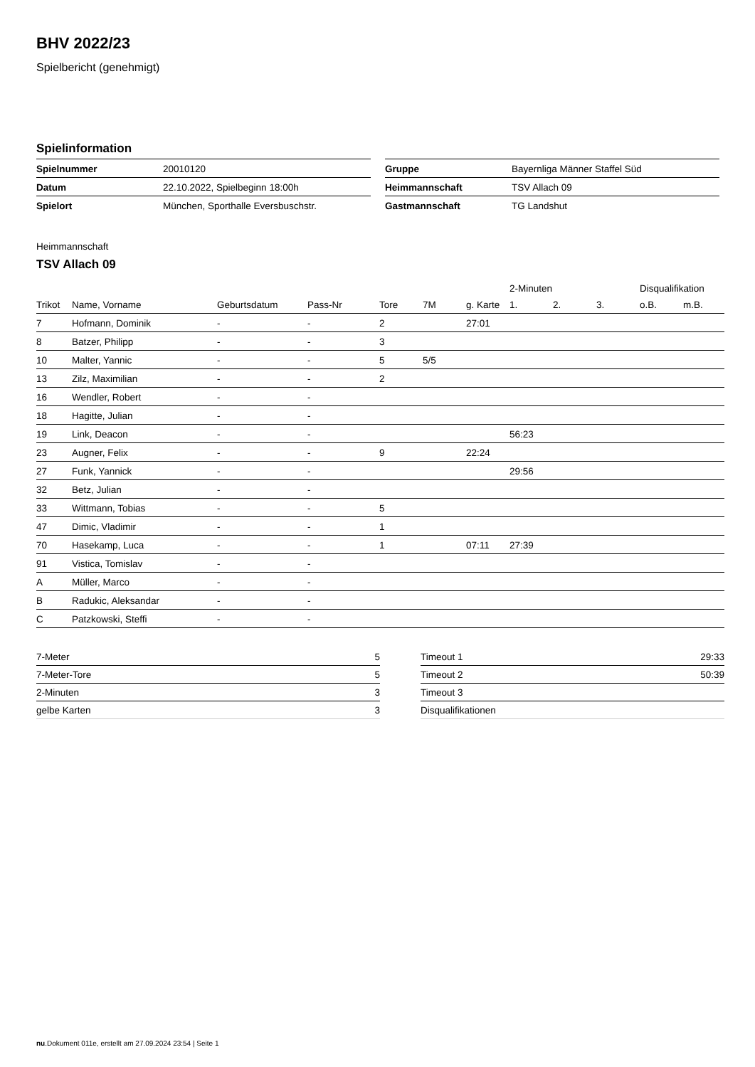BHV 2022/23
Spielbericht (genehmigt)
Spielinformation
| Spielnummer | 20010120 |
| Datum | 22.10.2022, Spielbeginn 18:00h |
| Spielort | München, Sporthalle Eversbuschstr. |
| Gruppe | Bayernliga Männer Staffel Süd |
| Heimmannschaft | TSV Allach 09 |
| Gastmannschaft | TG Landshut |
Heimmannschaft
TSV Allach 09
| | | | | | | | 2-Minuten | | | Disqualifikation | |
| --- | --- | --- | --- | --- | --- | --- | --- | --- | --- | --- | --- |
| Trikot | Name, Vorname | Geburtsdatum | Pass-Nr | Tore | 7M | g. Karte | 1. | 2. | 3. | o.B. | m.B. |
| 7 | Hofmann, Dominik | - | - | 2 | | 27:01 | | | | | |
| 8 | Batzer, Philipp | - | - | 3 | | | | | | | |
| 10 | Malter, Yannic | - | - | 5 | 5/5 | | | | | | |
| 13 | Zilz, Maximilian | - | - | 2 | | | | | | | |
| 16 | Wendler, Robert | - | - | | | | | | | | |
| 18 | Hagitte, Julian | - | - | | | | | | | | |
| 19 | Link, Deacon | - | - | | | | 56:23 | | | | |
| 23 | Augner, Felix | - | - | 9 | | 22:24 | | | | | |
| 27 | Funk, Yannick | - | - | | | | 29:56 | | | | |
| 32 | Betz, Julian | - | - | | | | | | | | |
| 33 | Wittmann, Tobias | - | - | 5 | | | | | | | |
| 47 | Dimic, Vladimir | - | - | 1 | | | | | | | |
| 70 | Hasekamp, Luca | - | - | 1 | | 07:11 | 27:39 | | | | |
| 91 | Vistica, Tomislav | - | - | | | | | | | | |
| A | Müller, Marco | - | - | | | | | | | | |
| B | Radukic, Aleksandar | - | - | | | | | | | | |
| C | Patzkowski, Steffi | - | - | | | | | | | | |
| 7-Meter | 5 |
| 7-Meter-Tore | 5 |
| 2-Minuten | 3 |
| gelbe Karten | 3 |
| Timeout 1 | 29:33 |
| Timeout 2 | 50:39 |
| Timeout 3 | |
| Disqualifikationen | |
nu.Dokument 011e, erstellt am 27.09.2024 23:54 | Seite 1